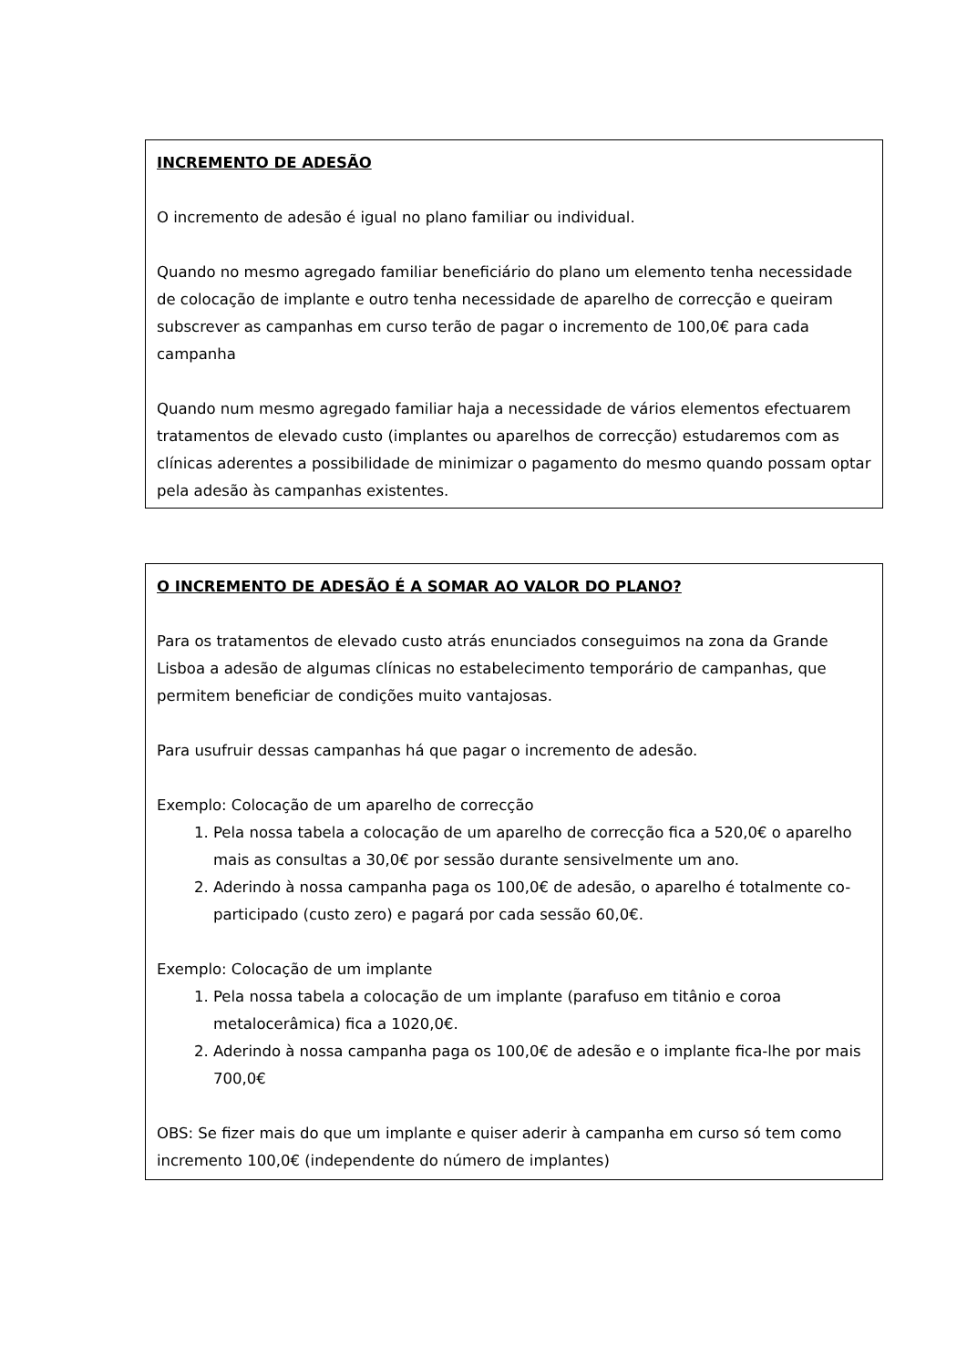INCREMENTO DE ADESÃO
O incremento de adesão é igual no plano familiar ou individual.
Quando no mesmo agregado familiar beneficiário do plano um elemento tenha necessidade de colocação de implante e outro tenha necessidade de aparelho de correcção e queiram subscrever as campanhas em curso terão de pagar o incremento de 100,0€ para cada campanha
Quando num mesmo agregado familiar haja a necessidade de vários elementos efectuarem tratamentos de elevado custo (implantes ou aparelhos de correcção) estudaremos com as clínicas aderentes a possibilidade de minimizar o pagamento do mesmo quando possam optar pela adesão às campanhas existentes.
O INCREMENTO DE ADESÃO É A SOMAR AO VALOR DO PLANO?
Para os tratamentos de elevado custo atrás enunciados conseguimos na zona da Grande Lisboa a adesão de algumas clínicas no estabelecimento temporário de campanhas, que permitem beneficiar de condições muito vantajosas.
Para usufruir dessas campanhas há que pagar o incremento de adesão.
Exemplo: Colocação de um aparelho de correcção
1. Pela nossa tabela a colocação de um aparelho de correcção fica a 520,0€ o aparelho mais as consultas a 30,0€ por sessão durante sensivelmente um ano.
2. Aderindo à nossa campanha paga os 100,0€ de adesão, o aparelho é totalmente co-participado (custo zero) e pagará por cada sessão 60,0€.
Exemplo: Colocação de um implante
1. Pela nossa tabela a colocação de um implante (parafuso em titânio e coroa metalocerâmica) fica a 1020,0€.
2. Aderindo à nossa campanha paga os 100,0€ de adesão e o implante fica-lhe por mais 700,0€
OBS: Se fizer mais do que um implante e quiser aderir à campanha em curso só tem como incremento 100,0€ (independente do número de implantes)